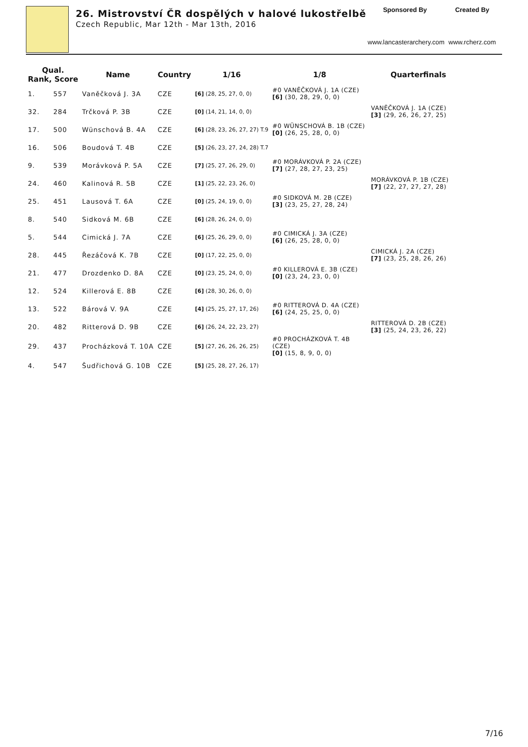26. Mistrovství ČR dospělých v halové lukostřelbě
Czech Republic, Mar 12th - Mar 13th, 2016
Sponsored By
www.lancasterarchery.com
Created By
www.rcherz.com
| Qual. Rank, Score | | Name | Country | 1/16 | 1/8 | Quarterfinals |
| --- | --- | --- | --- | --- | --- | --- |
| 1. | 557 | Vaněčková J. 3A | CZE | [6] (28, 25, 27, 0, 0) | #0 VANĚČKOVÁ J. 1A (CZE) [6] (30, 28, 29, 0, 0) | |
| 32. | 284 | Trčková P. 3B | CZE | [0] (14, 21, 14, 0, 0) | | VANĚČKOVÁ J. 1A (CZE) [3] (29, 26, 26, 27, 25) |
| 17. | 500 | Wünschová B. 4A | CZE | [6] (28, 23, 26, 27, 27) T.9 | #0 WÜNSCHOVÁ B. 1B (CZE) [0] (26, 25, 28, 0, 0) | |
| 16. | 506 | Boudová T. 4B | CZE | [5] (26, 23, 27, 24, 28) T.7 | | |
| 9. | 539 | Morávková P. 5A | CZE | [7] (25, 27, 26, 29, 0) | #0 MORÁVKOVÁ P. 2A (CZE) [7] (27, 28, 27, 23, 25) | |
| 24. | 460 | Kalinová R. 5B | CZE | [1] (25, 22, 23, 26, 0) | | MORÁVKOVÁ P. 1B (CZE) [7] (22, 27, 27, 27, 28) |
| 25. | 451 | Lausová T. 6A | CZE | [0] (25, 24, 19, 0, 0) | #0 SIDKOVÁ M. 2B (CZE) [3] (23, 25, 27, 28, 24) | |
| 8. | 540 | Sidková M. 6B | CZE | [6] (28, 26, 24, 0, 0) | | |
| 5. | 544 | Cimická J. 7A | CZE | [6] (25, 26, 29, 0, 0) | #0 CIMICKÁ J. 3A (CZE) [6] (26, 25, 28, 0, 0) | |
| 28. | 445 | Řezáčová K. 7B | CZE | [0] (17, 22, 25, 0, 0) | | CIMICKÁ J. 2A (CZE) [7] (23, 25, 28, 26, 26) |
| 21. | 477 | Drozdenko D. 8A | CZE | [0] (23, 25, 24, 0, 0) | #0 KILLEROVÁ E. 3B (CZE) [0] (23, 24, 23, 0, 0) | |
| 12. | 524 | Killerová E. 8B | CZE | [6] (28, 30, 26, 0, 0) | | |
| 13. | 522 | Bárová V. 9A | CZE | [4] (25, 25, 27, 17, 26) | #0 RITTEROVÁ D. 4A (CZE) [6] (24, 25, 25, 0, 0) | |
| 20. | 482 | Ritterová D. 9B | CZE | [6] (26, 24, 22, 23, 27) | | RITTEROVÁ D. 2B (CZE) [3] (25, 24, 23, 26, 22) |
| 29. | 437 | Procházková T. 10A | CZE | [5] (27, 26, 26, 26, 25) | #0 PROCHÁZKOVÁ T. 4B (CZE) [0] (15, 8, 9, 0, 0) | |
| 4. | 547 | Šudřichová G. 10B | CZE | [5] (25, 28, 27, 26, 17) | | |
7/16